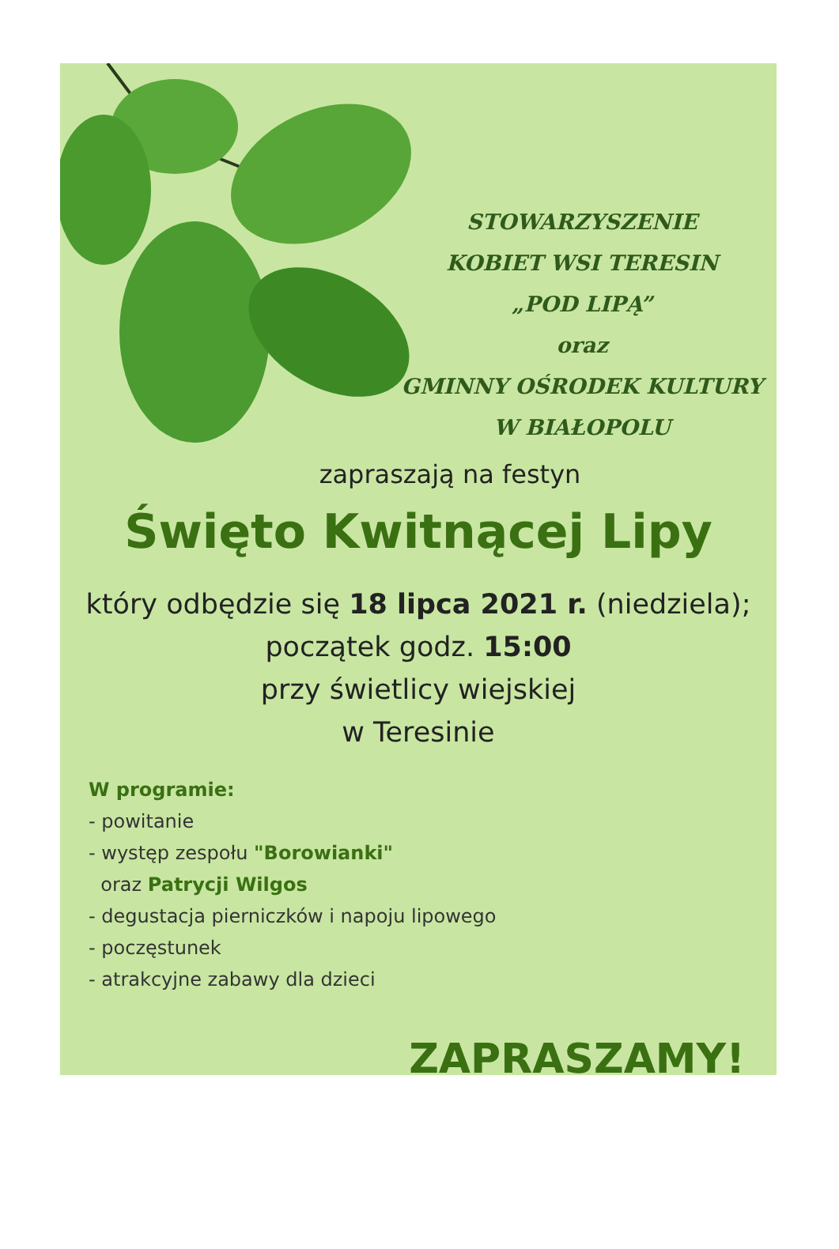STOWARZYSZENIE
KOBIET WSI TERESIN
„POD LIPĄ”
oraz
GMINNY OŚRODEK KULTURY
W BIAŁOPOLU
zapraszają na festyn
Święto Kwitnącej Lipy
który odbędzie się 18 lipca 2021 r. (niedziela);
początek godz. 15:00
przy świetlicy wiejskiej
w Teresinie
W programie:
- powitanie
- występ zespołu "Borowianki"
oraz Patrycji Wilgos
- degustacja pierniczków i napoju lipowego
- poczęstunek
- atrakcyjne zabawy dla dzieci
ZAPRASZAMY!